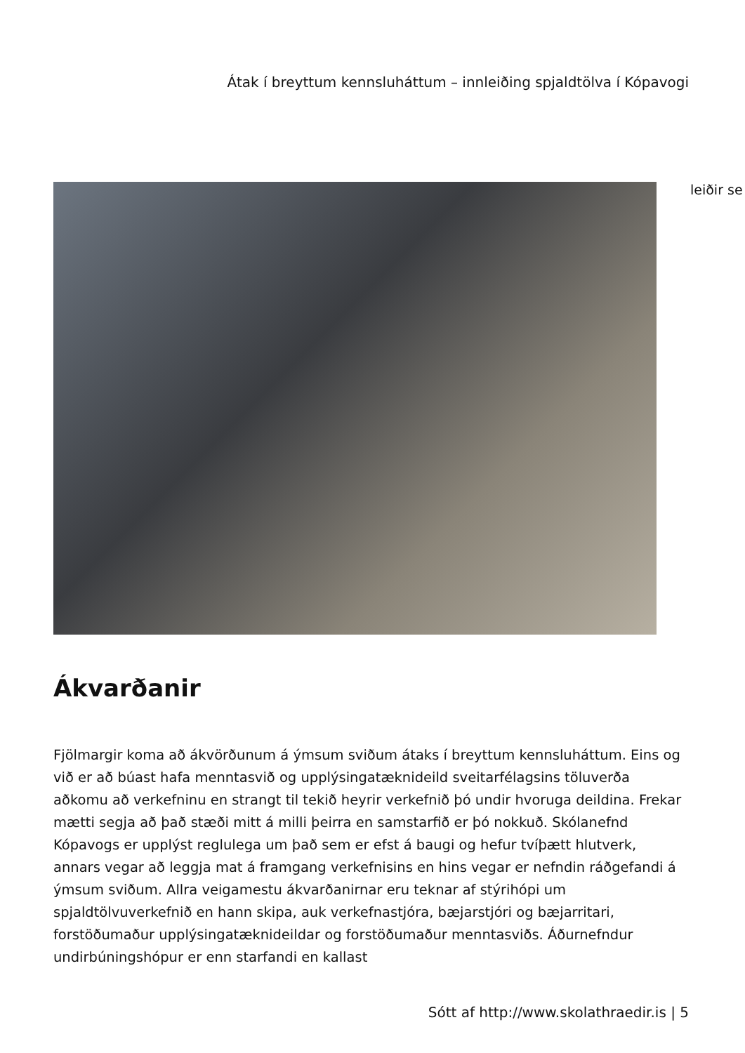Átak í breyttum kennsluháttum – innleiðing spjaldtölva í Kópavogi
leiðir se
Ákvarðanir
Fjölmargir koma að ákvörðunum á ýmsum sviðum átaks í breyttum kennsluháttum. Eins og við er að búast hafa menntasvið og upplýsingatæknideild sveitarfélagsins töluverða aðkomu að verkefninu en strangt til tekið heyrir verkefnið þó undir hvoruga deildina. Frekar mætti segja að það stæði mitt á milli þeirra en samstarfið er þó nokkuð. Skólanefnd Kópavogs er upplýst reglulega um það sem er efst á baugi og hefur tvíþætt hlutverk, annars vegar að leggja mat á framgang verkefnisins en hins vegar er nefndin ráðgefandi á ýmsum sviðum. Allra veigamestu ákvarðanirnar eru teknar af stýrihópi um spjaldtölvuverkefnið en hann skipa, auk verkefnastjóra, bæjarstjóri og bæjarritari, forstöðumaður upplýsingatæknideildar og forstöðumaður menntasviðs. Áðurnefndur undirbúningshópur er enn starfandi en kallast
Sótt af http://www.skolathraedir.is | 5